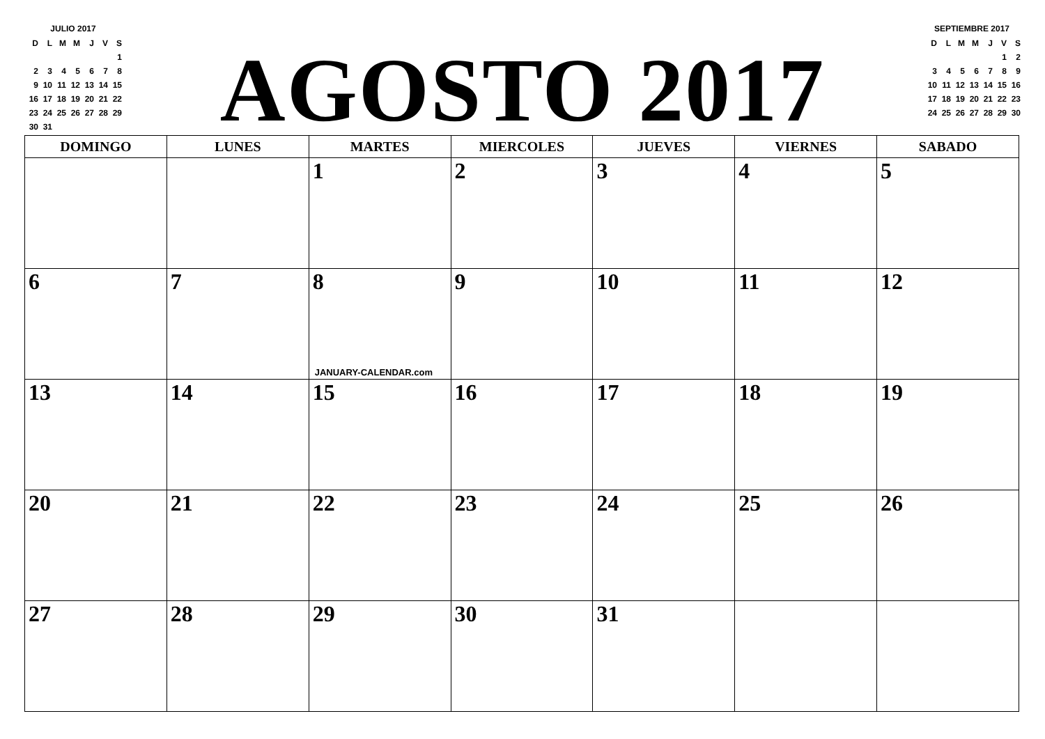JULIO 2017
| D | L | M | M | J | V | S |
| | | | | | | 1 |
| 2 | 3 | 4 | 5 | 6 | 7 | 8 |
| 9 | 10 | 11 | 12 | 13 | 14 | 15 |
| 16 | 17 | 18 | 19 | 20 | 21 | 22 |
| 23 | 24 | 25 | 26 | 27 | 28 | 29 |
| 30 | 31 | | | | | |
AGOSTO 2017
SEPTIEMBRE 2017
| D | L | M | M | J | V | S |
| | | | | | 1 | 2 |
| 3 | 4 | 5 | 6 | 7 | 8 | 9 |
| 10 | 11 | 12 | 13 | 14 | 15 | 16 |
| 17 | 18 | 19 | 20 | 21 | 22 | 23 |
| 24 | 25 | 26 | 27 | 28 | 29 | 30 |
| DOMINGO | LUNES | MARTES | MIERCOLES | JUEVES | VIERNES | SABADO |
| --- | --- | --- | --- | --- | --- | --- |
| | | 1 | 2 | 3 | 4 | 5 |
| 6 | 7 | 8 JANUARY-CALENDAR.com | 9 | 10 | 11 | 12 |
| 13 | 14 | 15 | 16 | 17 | 18 | 19 |
| 20 | 21 | 22 | 23 | 24 | 25 | 26 |
| 27 | 28 | 29 | 30 | 31 | | |